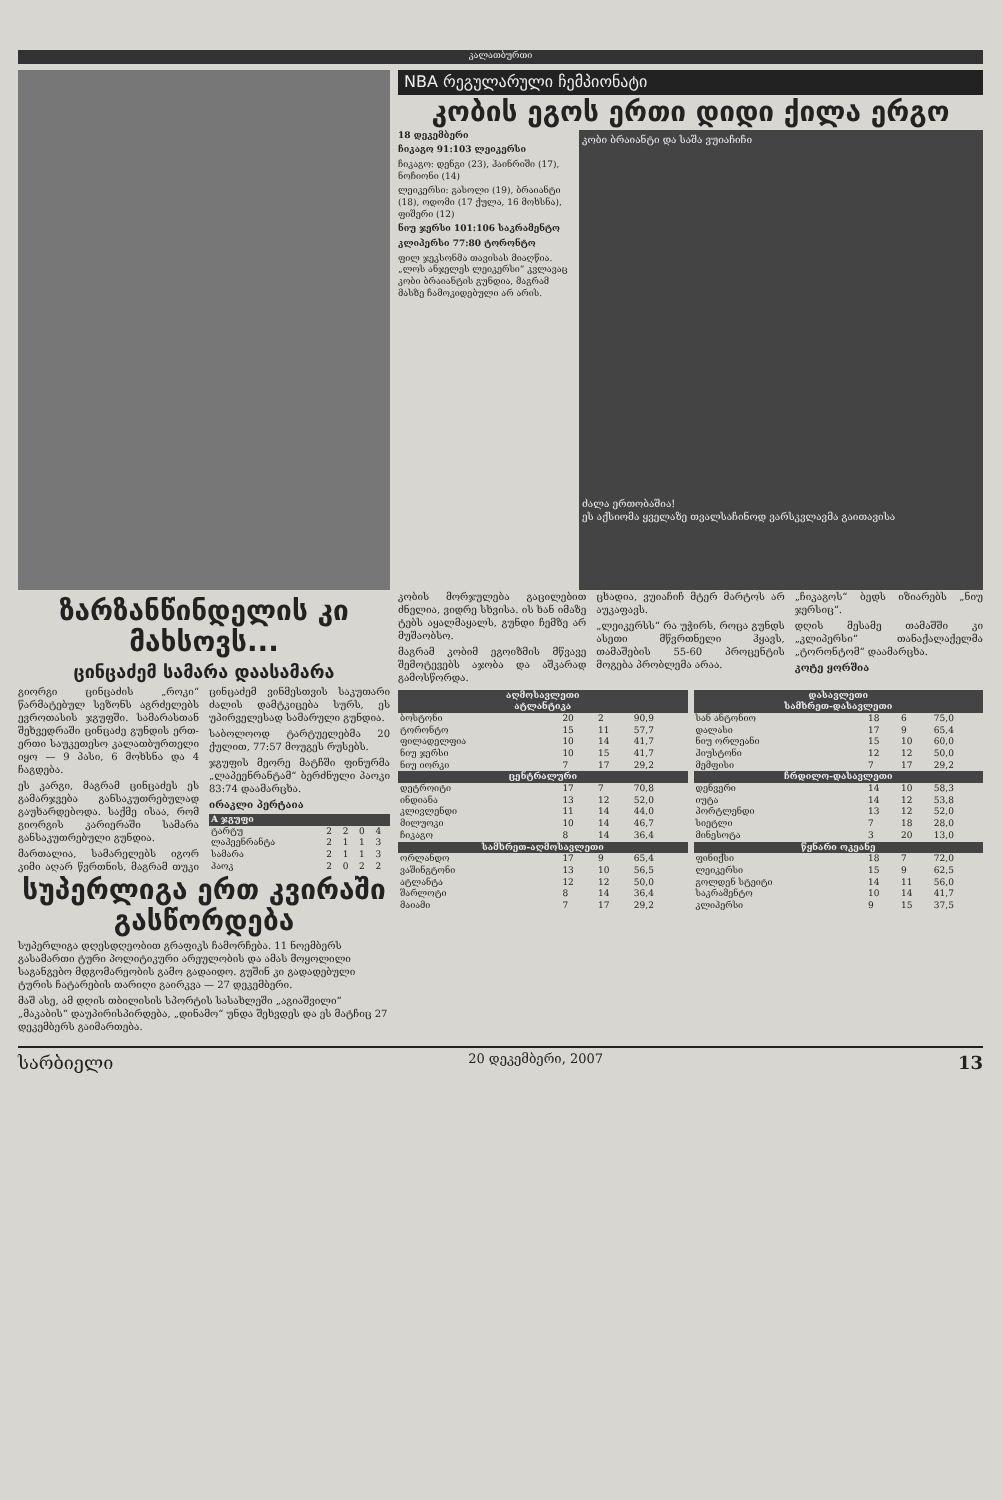კალათბურთი
ზარზანწინდელის კი მახსოვს...
ცინცაძემ სამარა დაასამარა
გიორგი ცინცაძის „როკი“ წარმატებულ სეზონს აგრძელებს ევროთასის ჯგუფში. სამარასთან შეხვედრაში ცინცაძე გუნდის ერთ-ერთი საუკეთესო კალათბურთელი იყო — 9 პასი, 6 მოხსნა და 4 ჩაგდება.
ეს კარგი, მაგრამ ცინცაძეს ეს გამარჯვება განსაკუთრებულად გაუხარდებოდა. საქმე ისაა, რომ გიორგის კარიერაში სამარა განსაკუთრებული გუნდია.
მართალია, სამარელებს იგორ კიმი აღარ წვრთნის, მაგრამ თუკი ცინცაძემ ვინმესთვის საკუთარი ძალის დამტკიცება სურს, ეს უპირველესად სამარული გუნდია.
საბოლოოდ ტარტუელებმა 20 ქულით, 77:57 მოუგეს რუსებს.
ჯგუფის მეორე მატჩში ფინურმა „ლაპეენრანტამ“ ბერძნული პაოკი 83:74 დაამარცხა.
ირაკლი პერტაია
| A ჯგუფი | | | | |
| --- | --- | --- | --- | --- |
| ტარტუ | 2 | 2 | 0 | 4 |
| ლაპეენრანტა | 2 | 1 | 1 | 3 |
| სამარა | 2 | 1 | 1 | 3 |
| პაოკ | 2 | 0 | 2 | 2 |
სუპერლიგა ერთ კვირაში გასწორდება
სუპერლიგა დღესდღეობით გრაფიკს ჩამორჩება. 11 ნოემბერს გასამართი ტური პოლიტიკური არეულობის და ამას მოყოლილი საგანგებო მდგომარეობის გამო გადაიდო. გუშინ კი გადადებული ტურის ჩატარების თარიღი გაირკვა — 27 დეკემბერი.
მაშ ასე, ამ დღის თბილისის სპორტის სასახლეში „აგიაშვილი“ „მაკაბის“ დაუპირისპირდება, „დინამო“ უნდა შეხვდეს და ეს მატჩიც 27 დეკემბერს გაიმართება.
NBA რეგულარული ჩემპიონატი
კობის ეგოს ერთი დიდი ქილა ერგო
18 დეკემბერი
ჩიკაგო 91:103 ლეიკერსი
ჩიკაგო: დენგი (23), ჰაინრიში (17), ნოჩიონი (14)
ლეიკერსი: გასოლი (19), ბრაიანტი (18), ოდომი (17 ქულა, 16 მოხსნა), ფიშერი (12)
ნიუ ჯერსი 101:106 საკრამენტო
კლიპერსი 77:80 ტორონტო
ფილ ჯეკსონმა თავისას მიაღწია. „ლოს ანჯელეს ლეიკერსი“ კვლავაც კობი ბრაიანტის გუნდია, მაგრამ მასზე ჩამოკიდებული არ არის.
კობი ბრაიანტი და საშა ვუიაჩიჩი
ძალა ერთობაშია!
ეს აქსიომა ყველაზე თვალსაჩინოდ ვარსკვლავმა გაითავისა
კობის მორჯულება გაცილებით ძნელია, ვიდრე სხვისა. ის ხან იმაზე ტებს აყალმაყალს, გუნდი ჩემზე არ მუშაობსო.
მაგრამ კობიმ ეგოიზმის მწვავე შემოტევებს აჯობა და აშკარად გამოსწორდა.
ცხადია, ვუიაჩიჩ მტერ მარტოს არ აუკაფავს.
„ლეიკერსს“ რა უჭირს, როცა გუნდს ასეთი მწვრთნელი ჰყავს, თამაშების 55-60 პროცენტის მოგება პრობლემა არაა.
„ჩიკაგოს“ ბედს იზიარებს „ნიუ ჯერსიც“.
დღის მესამე თამაშში კი „კლიპერსი“ თანაქალაქელმა „ტორონტომ“ დაამარცხა.
კოტე ყორშია
| აღმოსავლეთი | | | |
| --- | --- | --- | --- |
| ატლანტიკა | | | |
| ბოსტონი | 20 | 2 | 90,9 |
| ტორონტო | 15 | 11 | 57,7 |
| ფილადელფია | 10 | 14 | 41,7 |
| ნიუ ჯერსი | 10 | 15 | 41,7 |
| ნიუ იორკი | 7 | 17 | 29,2 |
| ცენტრალური | | | |
| დეტროიტი | 17 | 7 | 70,8 |
| ინდიანა | 13 | 12 | 52,0 |
| კლივლენდი | 11 | 14 | 44,0 |
| მილუოკი | 10 | 14 | 46,7 |
| ჩიკაგო | 8 | 14 | 36,4 |
| სამხრეთ-აღმოსავლეთი | | | |
| ორლანდო | 17 | 9 | 65,4 |
| ვაშინგტონი | 13 | 10 | 56,5 |
| ატლანტა | 12 | 12 | 50,0 |
| შარლოტი | 8 | 14 | 36,4 |
| მაიამი | 7 | 17 | 29,2 |
| დასავლეთი | | | |
| --- | --- | --- | --- |
| სამხრეთ-დასავლეთი | | | |
| სან ანტონიო | 18 | 6 | 75,0 |
| დალასი | 17 | 9 | 65,4 |
| ნიუ ორლეანი | 15 | 10 | 60,0 |
| ჰიუსტონი | 12 | 12 | 50,0 |
| მემფისი | 7 | 17 | 29,2 |
| ჩრდილო-დასავლეთი | | | |
| დენვერი | 14 | 10 | 58,3 |
| იუტა | 14 | 12 | 53,8 |
| პორტლენდი | 13 | 12 | 52,0 |
| სიეტლი | 7 | 18 | 28,0 |
| მინესოტა | 3 | 20 | 13,0 |
| წყნარი ოკეანე | | | |
| ფინიქსი | 18 | 7 | 72,0 |
| ლეიკერსი | 15 | 9 | 62,5 |
| გოლდენ სტეიტი | 14 | 11 | 56,0 |
| საკრამენტო | 10 | 14 | 41,7 |
| კლიპერსი | 9 | 15 | 37,5 |
სარბიელი 20 დეკემბერი, 2007 13